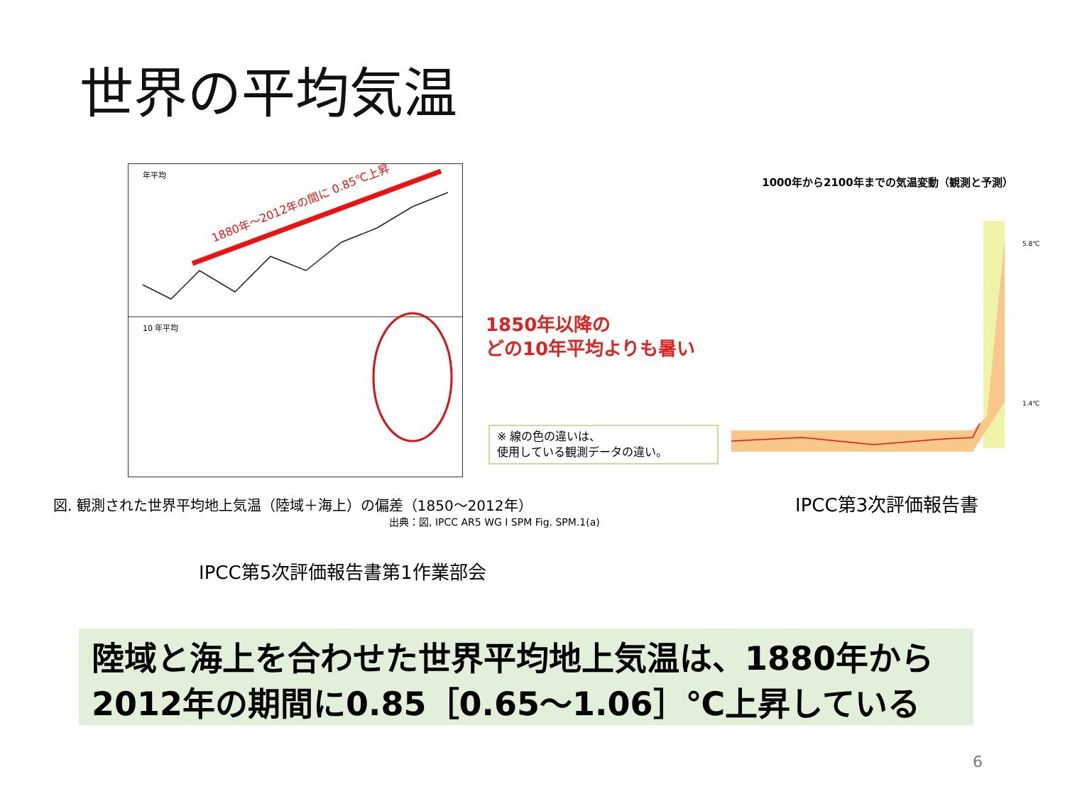世界の平均気温
年平均
10 年平均
1880年～2012年の間に 0.85℃上昇
1850年以降の
どの10年平均よりも暑い
※ 線の色の違いは、
使用している観測データの違い。
図. 観測された世界平均地上気温（陸域＋海上）の偏差（1850～2012年）
出典：図, IPCC AR5 WG I SPM Fig. SPM.1(a)
1000年から2100年までの気温変動（観測と予測）
5.8℃
1.4℃
IPCC第3次評価報告書
IPCC第5次評価報告書第1作業部会
陸域と海上を合わせた世界平均地上気温は、1880年から2012年の期間に0.85［0.65～1.06］℃上昇している
6